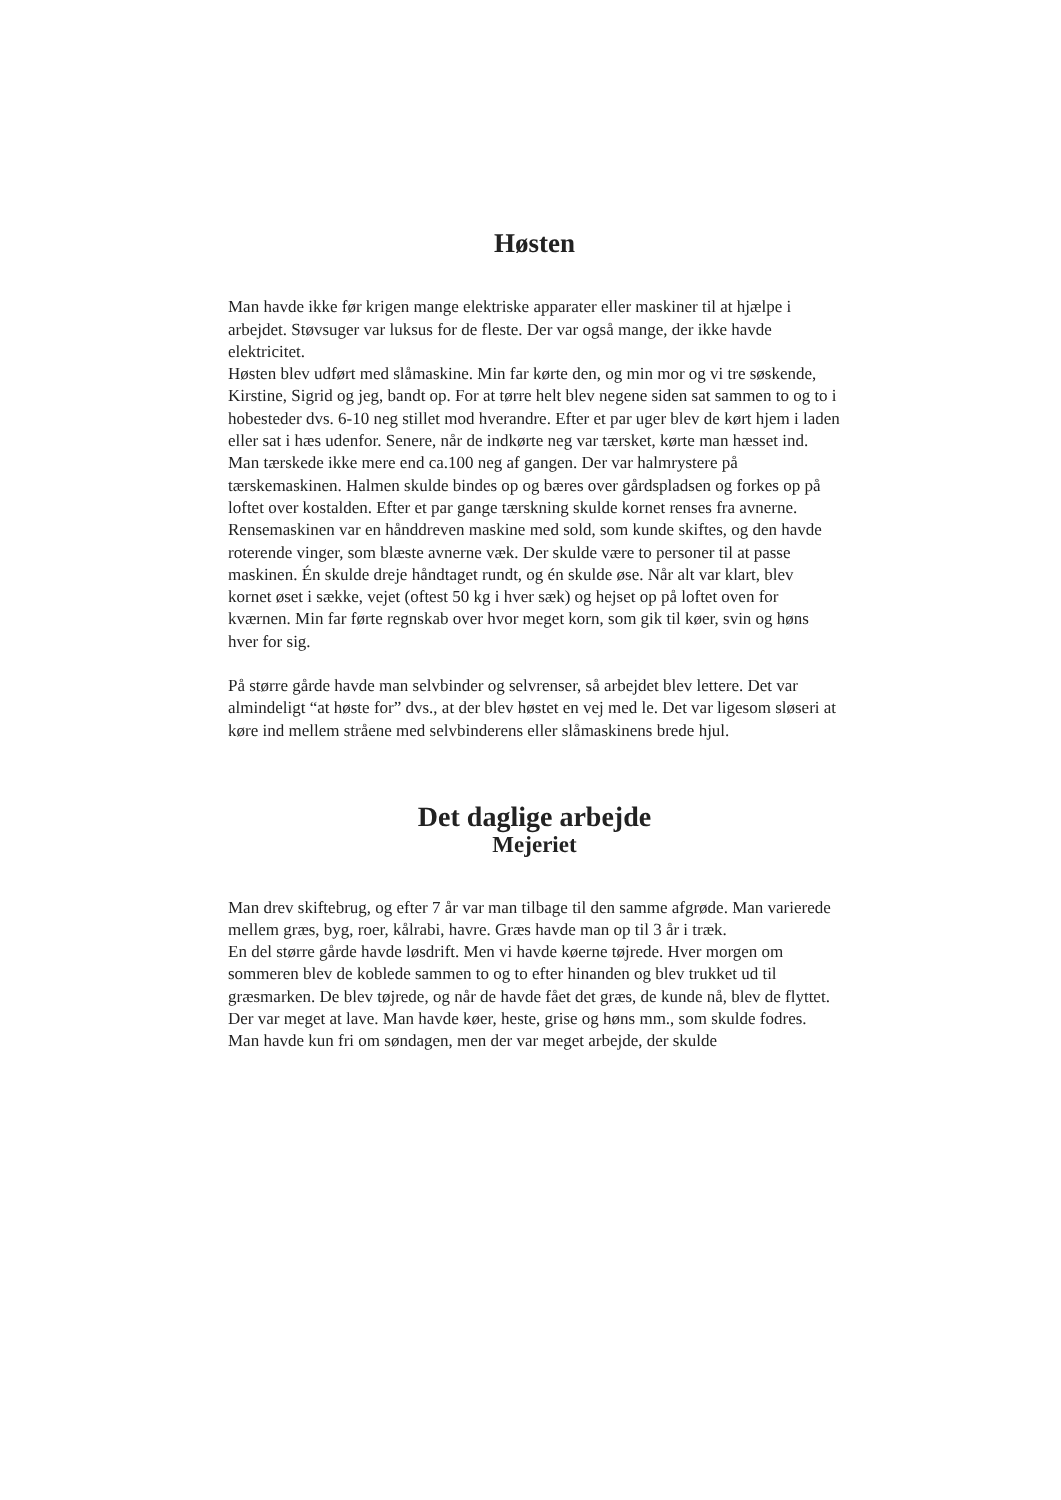Høsten
Man havde ikke før krigen mange elektriske apparater eller maskiner til at hjælpe i arbejdet. Støvsuger var luksus for de fleste. Der var også mange, der ikke havde elektricitet.
Høsten blev udført med slåmaskine. Min far kørte den, og min mor og vi tre søskende, Kirstine, Sigrid og jeg, bandt op. For at tørre helt blev negene siden sat sammen to og to i hobesteder dvs. 6-10 neg stillet mod hverandre. Efter et par uger blev de kørt hjem i laden eller sat i hæs udenfor. Senere, når de indkørte neg var tærsket, kørte man hæsset ind. Man tærskede ikke mere end ca.100 neg af gangen. Der var halmrystere på tærskemaskinen. Halmen skulde bindes op og bæres over gårdspladsen og forkes op på loftet over kostalden. Efter et par gange tærskning skulde kornet renses fra avnerne. Rensemaskinen var en hånddreven maskine med sold, som kunde skiftes, og den havde roterende vinger, som blæste avnerne væk. Der skulde være to personer til at passe maskinen. Én skulde dreje håndtaget rundt, og én skulde øse. Når alt var klart, blev kornet øset i sække, vejet (oftest 50 kg i hver sæk) og hejset op på loftet oven for kværnen. Min far førte regnskab over hvor meget korn, som gik til køer, svin og høns hver for sig.
På større gårde havde man selvbinder og selvrenser, så arbejdet blev lettere. Det var almindeligt “at høste for” dvs., at der blev høstet en vej med le. Det var ligesom sløseri at køre ind mellem stråene med selvbinderens eller slåmaskinens brede hjul.
Det daglige arbejde
Mejeriet
Man drev skiftebrug, og efter 7 år var man tilbage til den samme afgrøde. Man varierede mellem græs, byg, roer, kålrabi, havre. Græs havde man op til 3 år i træk.
En del større gårde havde løsdrift. Men vi havde køerne tøjrede. Hver morgen om sommeren blev de koblede sammen to og to efter hinanden og blev trukket ud til græsmarken. De blev tøjrede, og når de havde fået det græs, de kunde nå, blev de flyttet.
Der var meget at lave. Man havde køer, heste, grise og høns mm., som skulde fodres. Man havde kun fri om søndagen, men der var meget arbejde, der skulde